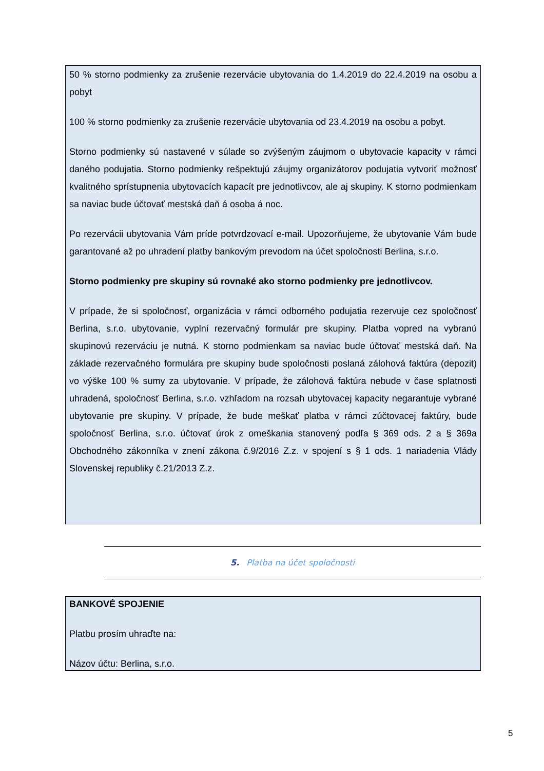50 % storno podmienky za zrušenie rezervácie ubytovania do 1.4.2019 do 22.4.2019 na osobu a pobyt
100 % storno podmienky za zrušenie rezervácie ubytovania od 23.4.2019 na osobu a pobyt.
Storno podmienky sú nastavené v súlade so zvýšeným záujmom o ubytovacie kapacity v rámci daného podujatia. Storno podmienky rešpektujú záujmy organizátorov podujatia vytvoriť možnosť kvalitného sprístupnenia ubytovacích kapacít pre jednotlivcov, ale aj skupiny. K storno podmienkam sa naviac bude účtovať mestská daň á osoba á noc.
Po rezervácii ubytovania Vám príde potvrdzovací e-mail. Upozorňujeme, že ubytovanie Vám bude garantované až po uhradení platby bankovým prevodom na účet spoločnosti Berlina, s.r.o.
Storno podmienky pre skupiny sú rovnaké ako storno podmienky pre jednotlivcov.
V prípade, že si spoločnosť, organizácia v rámci odborného podujatia rezervuje cez spoločnosť Berlina, s.r.o. ubytovanie, vyplní rezervačný formulár pre skupiny. Platba vopred na vybranú skupinovú rezerváciu je nutná. K storno podmienkam sa naviac bude účtovať mestská daň. Na základe rezervačného formulára pre skupiny bude spoločnosti poslaná zálohová faktúra (depozit) vo výške 100 % sumy za ubytovanie. V prípade, že zálohová faktúra nebude v čase splatnosti uhradená, spoločnosť Berlina, s.r.o. vzhľadom na rozsah ubytovacej kapacity negarantuje vybrané ubytovanie pre skupiny. V prípade, že bude meškať platba v rámci zúčtovacej faktúry, bude spoločnosť Berlina, s.r.o. účtovať úrok z omeškania stanovený podľa § 369 ods. 2 a § 369a Obchodného zákonníka v znení zákona č.9/2016 Z.z. v spojení s § 1 ods. 1 nariadenia Vlády Slovenskej republiky č.21/2013 Z.z.
5. Platba na účet spoločnosti
BANKOVÉ SPOJENIE
Platbu prosím uhraďte na:
Názov účtu: Berlina, s.r.o.
5